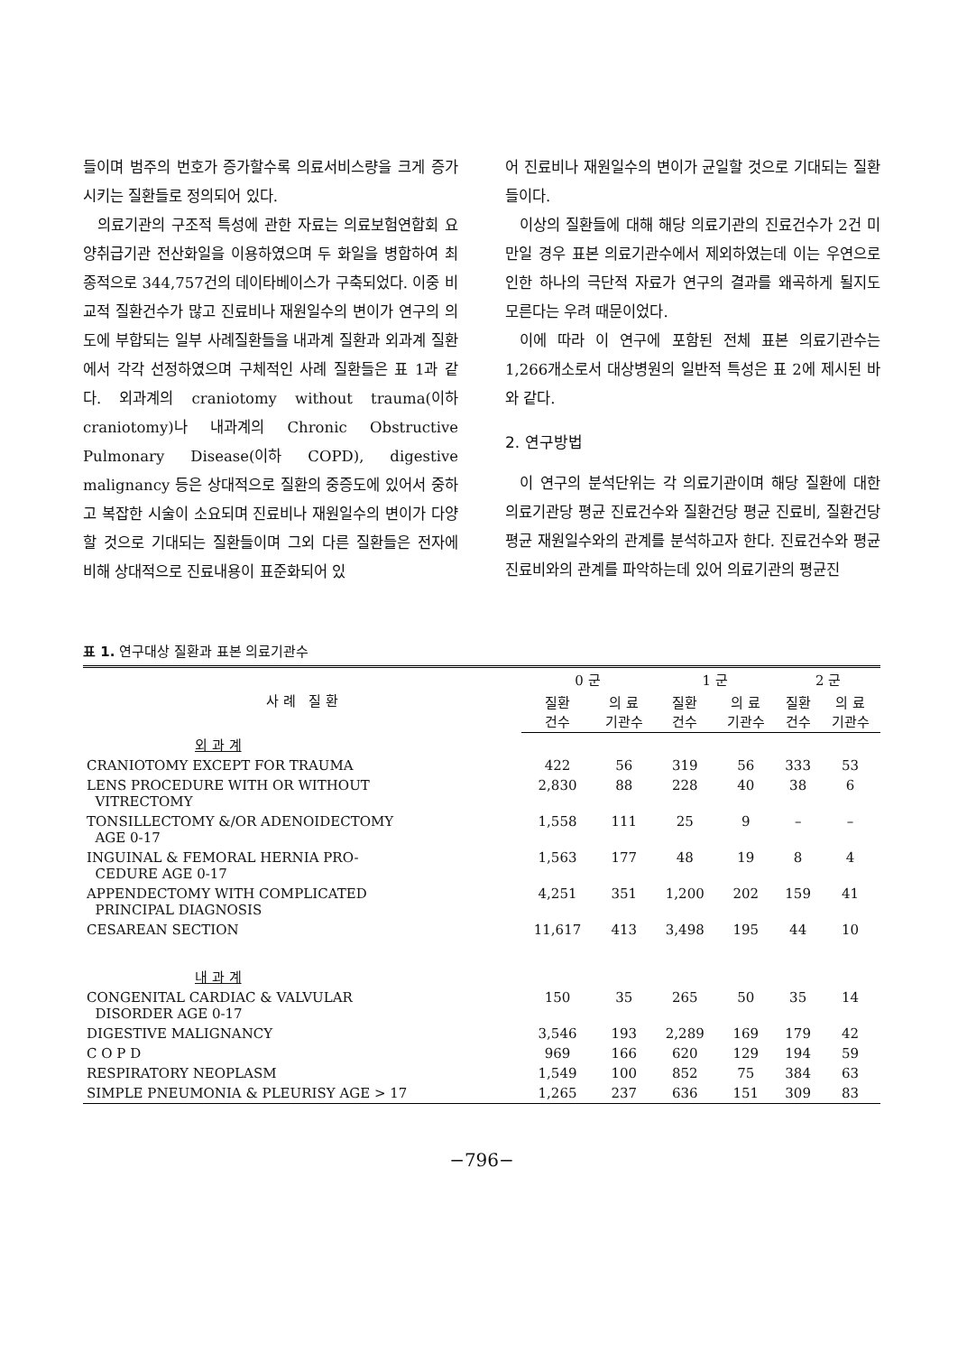들이며 범주의 번호가 증가할수록 의료서비스량을 크게 증가시키는 질환들로 정의되어 있다.
의료기관의 구조적 특성에 관한 자료는 의료보험연합회 요양취급기관 전산화일을 이용하였으며 두 화일을 병합하여 최종적으로 344,757건의 데이타베이스가 구축되었다. 이중 비교적 질환건수가 많고 진료비나 재원일수의 변이가 연구의 의도에 부합되는 일부 사례질환들을 내과계 질환과 외과계 질환에서 각각 선정하였으며 구체적인 사례 질환들은 표 1과 같다. 외과계의 craniotomy without trauma(이하 craniotomy)나 내과계의 Chronic Obstructive Pulmonary Disease(이하 COPD), digestive malignancy 등은 상대적으로 질환의 중증도에 있어서 중하고 복잡한 시술이 소요되며 진료비나 재원일수의 변이가 다양할 것으로 기대되는 질환들이며 그외 다른 질환들은 전자에 비해 상대적으로 진료내용이 표준화되어 있
어 진료비나 재원일수의 변이가 균일할 것으로 기대되는 질환들이다.
이상의 질환들에 대해 해당 의료기관의 진료건수가 2건 미만일 경우 표본 의료기관수에서 제외하였는데 이는 우연으로 인한 하나의 극단적 자료가 연구의 결과를 왜곡하게 될지도 모른다는 우려 때문이었다.
이에 따라 이 연구에 포함된 전체 표본 의료기관수는 1,266개소로서 대상병원의 일반적 특성은 표 2에 제시된 바와 같다.
2. 연구방법
이 연구의 분석단위는 각 의료기관이며 해당 질환에 대한 의료기관당 평균 진료건수와 질환건당 평균 진료비, 질환건당 평균 재원일수와의 관계를 분석하고자 한다. 진료건수와 평균 진료비와의 관계를 파악하는데 있어 의료기관의 평균진
표 1. 연구대상 질환과 표본 의료기관수
| 사 례 질 환 | 0 군 | | 1 군 | | 2 군 | |
| --- | --- | --- | --- | --- | --- | --- |
| | 질환 건수 | 의 료 기관수 | 질환 건수 | 의 료 기관수 | 질환 건수 | 의 료 기관수 |
| 외 과 계 | | | | | | |
| CRANIOTOMY EXCEPT FOR TRAUMA | 422 | 56 | 319 | 56 | 333 | 53 |
| LENS PROCEDURE WITH OR WITHOUT VITRECTOMY | 2,830 | 88 | 228 | 40 | 38 | 6 |
| TONSILLECTOMY &/OR ADENOIDECTOMY AGE 0-17 | 1,558 | 111 | 25 | 9 | – | – |
| INGUINAL & FEMORAL HERNIA PRO- CEDURE AGE 0-17 | 1,563 | 177 | 48 | 19 | 8 | 4 |
| APPENDECTOMY WITH COMPLICATED PRINCIPAL DIAGNOSIS | 4,251 | 351 | 1,200 | 202 | 159 | 41 |
| CESAREAN SECTION | 11,617 | 413 | 3,498 | 195 | 44 | 10 |
| 내 과 계 | | | | | | |
| CONGENITAL CARDIAC & VALVULAR DISORDER AGE 0-17 | 150 | 35 | 265 | 50 | 35 | 14 |
| DIGESTIVE MALIGNANCY | 3,546 | 193 | 2,289 | 169 | 179 | 42 |
| C O P D | 969 | 166 | 620 | 129 | 194 | 59 |
| RESPIRATORY NEOPLASM | 1,549 | 100 | 852 | 75 | 384 | 63 |
| SIMPLE PNEUMONIA & PLEURISY AGE > 17 | 1,265 | 237 | 636 | 151 | 309 | 83 |
−796−